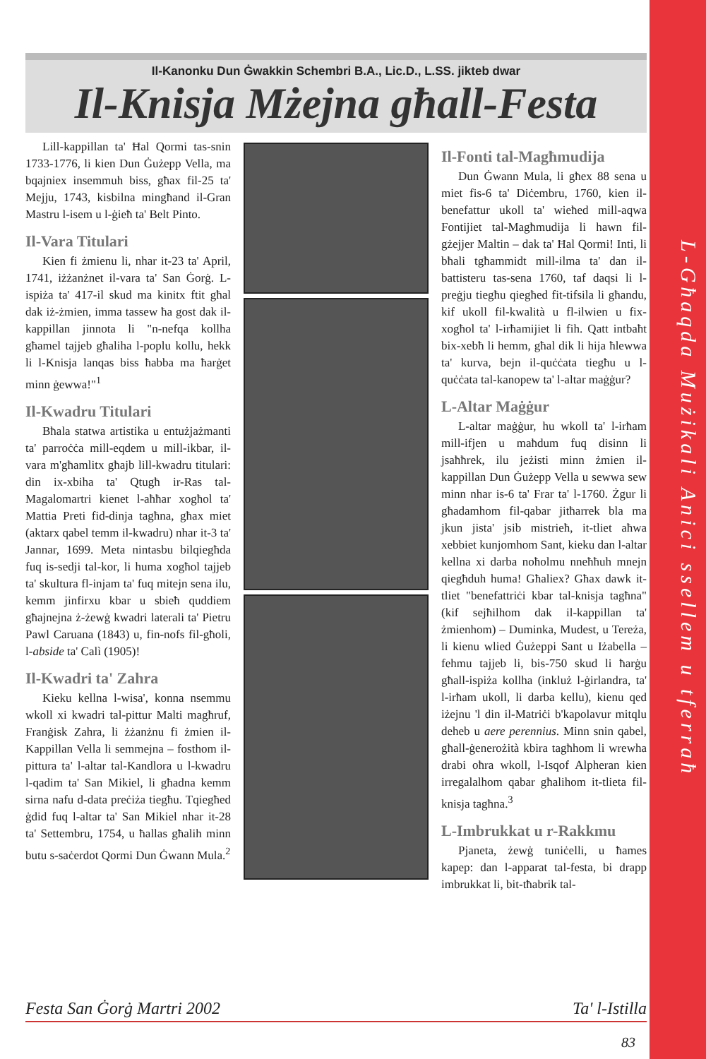Il-Kanonku Dun Ġwakkin Schembri B.A., Lic.D., L.SS. jikteb dwar
Il-Knisja Mżejna għall-Festa
Lill-kappillan ta' Ħal Qormi tas-snin 1733-1776, li kien Dun Ġużepp Vella, ma bqajniex insemmuh biss, għax fil-25 ta' Mejju, 1743, kisbilna mingħand il-Gran Mastru l-isem u l-ġieħ ta' Belt Pinto.
Il-Vara Titulari
Kien fi żmienu li, nhar it-23 ta' April, 1741, iżżanżnet il-vara ta' San Ġorġ. L-ispiża ta' 417-il skud ma kinitx ftit għal dak iż-żmien, imma tassew ħa gost dak il-kappillan jinnota li "n-nefqa kollha għamel tajjeb għaliha l-poplu kollu, hekk li l-Knisja lanqas biss ħabba ma ħarġet minn ġewwa!"<sup>1</sup>
Il-Kwadru Titulari
Bħala statwa artistika u entużjażmanti ta' parroċċa mill-eqdem u mill-ikbar, il-vara m'għamlitx għajb lill-kwadru titulari: din ix-xbiha ta' Qtugħ ir-Ras tal-Magalomartri kienet l-aħħar xogħol ta' Mattia Preti fid-dinja tagħna, għax miet (aktarx qabel temm il-kwadru) nhar it-3 ta' Jannar, 1699. Meta nintasbu bilqiegħda fuq is-sedji tal-kor, li huma xogħol tajjeb ta' skultura fl-injam ta' fuq mitejn sena ilu, kemm jinfirxu kbar u sbieħ quddiem għajnejna ż-żewġ kwadri laterali ta' Pietru Pawl Caruana (1843) u, fin-nofs fil-għoli, l-abside ta' Calì (1905)!
Il-Kwadri ta' Zahra
Kieku kellna l-wisa', konna nsemmu wkoll xi kwadri tal-pittur Malti magħruf, Franġisk Zahra, li żżanżnu fi żmien il-Kappillan Vella li semmejna – fosthom il-pittura ta' l-altar tal-Kandlora u l-kwadru l-qadim ta' San Mikiel, li għadna kemm sirna nafu d-data preċiża tiegħu. Tqiegħed ġdid fuq l-altar ta' San Mikiel nhar it-28 ta' Settembru, 1754, u ħallas għalih minn butu s-saċerdot Qormi Dun Ġwann Mula.<sup>2</sup>
Il-Fonti tal-Magħmudija
Dun Ġwann Mula, li għex 88 sena u miet fis-6 ta' Diċembru, 1760, kien il-benefattur ukoll ta' wieħed mill-aqwa Fontijiet tal-Magħmudija li hawn fil-gżejjer Maltin – dak ta' Ħal Qormi! Inti, li bħali tgħammidt mill-ilma ta' dan il-battisteru tas-sena 1760, taf daqsi li l-preġju tiegħu qiegħed fit-tifsila li għandu, kif ukoll fil-kwalità u fl-ilwien u fix-xogħol ta' l-irħamijiet li fih. Qatt intbaħt bix-xebħ li hemm, għal dik li hija ħlewwa ta' kurva, bejn il-quċċata tiegħu u l-quċċata tal-kanopew ta' l-altar maġġur?
L-Altar Maġġur
L-altar maġġur, hu wkoll ta' l-irħam mill-ifjen u maħdum fuq disinn li jsaħħrek, ilu jeżisti minn żmien il-kappillan Dun Ġużepp Vella u sewwa sew minn nhar is-6 ta' Frar ta' l-1760. Żgur li għadamhom fil-qabar jitħarrek bla ma jkun jista' jsib mistrieħ, it-tliet aħwa xebbiet kunjomhom Sant, kieku dan l-altar kellna xi darba noħolmu nneħħuh mnejn qiegħduh huma! Għaliex? Għax dawk it-tliet "benefattriċi kbar tal-knisja tagħna" (kif sejħilhom dak il-kappillan ta' żmienhom) – Duminka, Mudest, u Tereża, li kienu wlied Ġużeppi Sant u Iżabella – fehmu tajjeb li, bis-750 skud li ħarġu għall-ispiża kollha (inkluż l-ġirlandra, ta' l-irħam ukoll, li darba kellu), kienu qed iżejnu 'l din il-Matriċi b'kapolavur mitqlu deheb u aere perennius. Minn snin qabel, għall-ġenerożità kbira tagħhom li wrewha drabi oħra wkoll, l-Isqof Alpheran kien irregalalhom qabar għalihom it-tlieta fil-knisja tagħna.<sup>3</sup>
L-Imbrukkat u r-Rakkmu
Pjaneta, żewġ tuniċelli, u ħames kapep: dan l-apparat tal-festa, bi drapp imbrukkat li, bit-tħabrik tal-
Festa San Ġorġ Martri 2002 Ta' l-Istilla
83
L-Għaqda Mużikali Anici ssellem u tferraħ